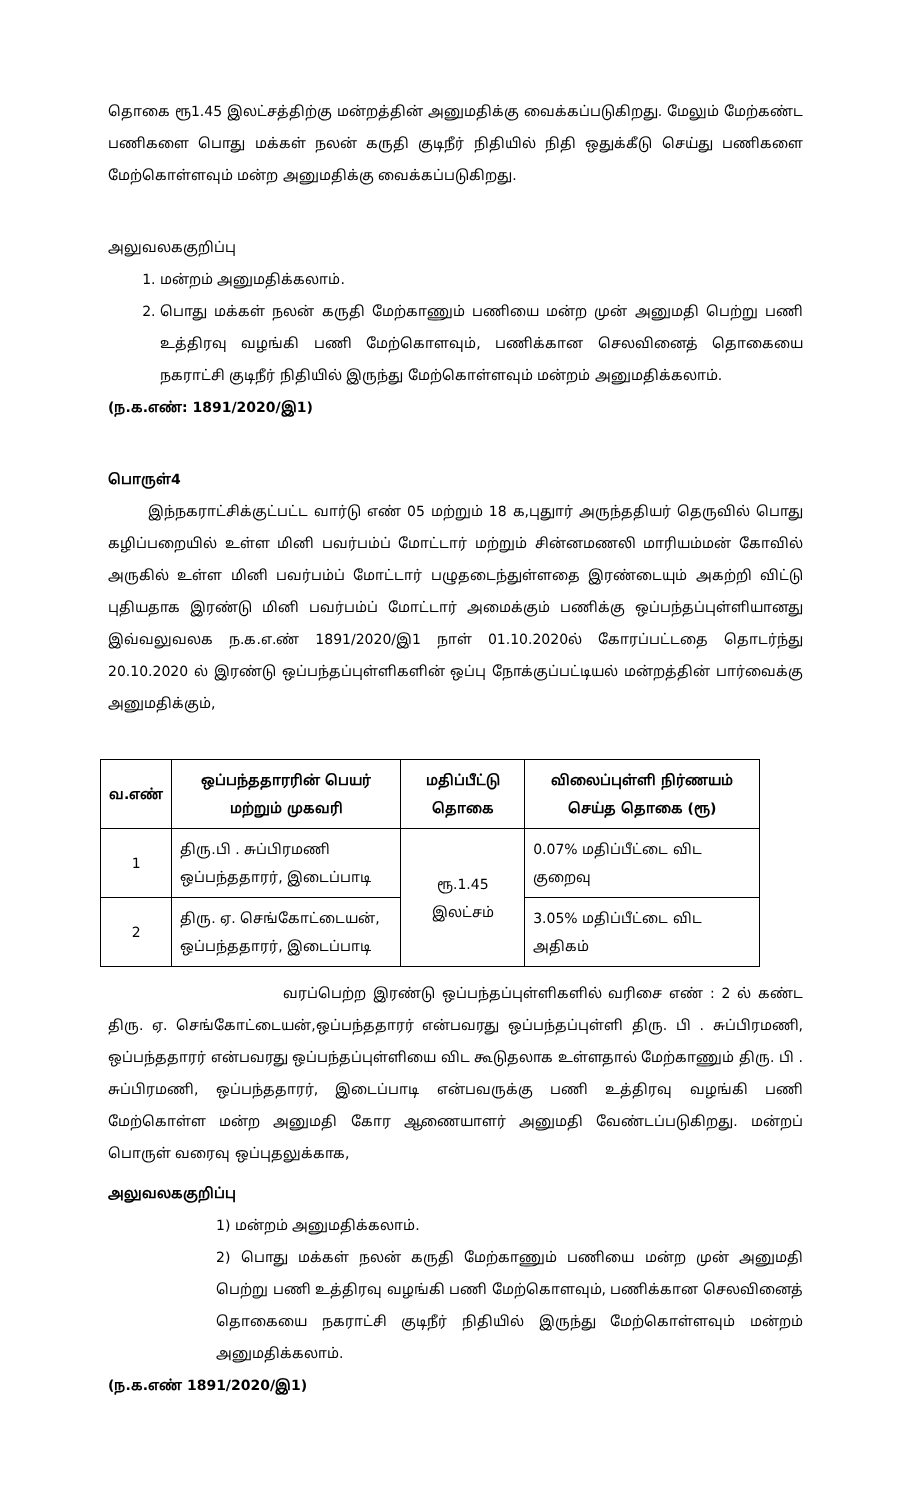தொகை ரூ1.45 இலட்சத்திற்கு மன்றத்தின் அனுமதிக்கு வைக்கப்படுகிறது. மேலும் மேற்கண்ட பணிகளை பொது மக்கள் நலன் கருதி குடிநீர் நிதியில் நிதி ஒதுக்கீடு செய்து பணிகளை மேற்கொள்ளவும் மன்ற அனுமதிக்கு வைக்கப்படுகிறது.
அலுவலககுறிப்பு
1. மன்றம் அனுமதிக்கலாம்.
2. பொது மக்கள் நலன் கருதி மேற்காணும் பணியை மன்ற முன் அனுமதி பெற்று பணி உத்திரவு வழங்கி பணி மேற்கொளவும், பணிக்கான செலவினைத் தொகையை நகராட்சி குடிநீர் நிதியில் இருந்து மேற்கொள்ளவும் மன்றம் அனுமதிக்கலாம்.
(ந.க.எண்: 1891/2020/இ1)
பொருள்4
இந்நகராட்சிக்குட்பட்ட வார்டு எண் 05 மற்றும் 18 க,புதுார் அருந்ததியர் தெருவில் பொது கழிப்பறையில் உள்ள மினி பவர்பம்ப் மோட்டார் மற்றும் சின்னமணலி மாரியம்மன் கோவில் அருகில் உள்ள மினி பவர்பம்ப் மோட்டார் பழுதடைந்துள்ளதை இரண்டையும் அகற்றி விட்டு புதியதாக இரண்டு மினி பவர்பம்ப் மோட்டார் அமைக்கும் பணிக்கு ஒப்பந்தப்புள்ளியானது இவ்வலுவலக ந.க.எ.ண் 1891/2020/இ1 நாள் 01.10.2020ல் கோரப்பட்டதை தொடர்ந்து 20.10.2020 ல் இரண்டு ஒப்பந்தப்புள்ளிகளின் ஒப்பு நோக்குப்பட்டியல் மன்றத்தின் பார்வைக்கு அனுமதிக்கும்,
| வ.எண் | ஒப்பந்ததாரரின் பெயர் மற்றும் முகவரி | மதிப்பீட்டு தொகை | விலைப்புள்ளி நிர்ணயம் செய்த தொகை (ரூ) |
| --- | --- | --- | --- |
| 1 | திரு.பி . சுப்பிரமணி ஒப்பந்ததாரர், இடைப்பாடி | ரூ.1.45 இலட்சம் | 0.07% மதிப்பீட்டை விட குறைவு |
| 2 | திரு. ஏ. செங்கோட்டையன், ஒப்பந்ததாரர், இடைப்பாடி | | 3.05% மதிப்பீட்டை விட அதிகம் |
வரப்பெற்ற இரண்டு ஒப்பந்தப்புள்ளிகளில் வரிசை எண் : 2 ல் கண்ட திரு. ஏ. செங்கோட்டையன்,ஒப்பந்ததாரர் என்பவரது ஒப்பந்தப்புள்ளி திரு. பி . சுப்பிரமணி, ஒப்பந்ததாரர் என்பவரது ஒப்பந்தப்புள்ளியை விட கூடுதலாக உள்ளதால் மேற்காணும் திரு. பி . சுப்பிரமணி, ஒப்பந்ததாரர், இடைப்பாடி என்பவருக்கு பணி உத்திரவு வழங்கி பணி மேற்கொள்ள மன்ற அனுமதி கோர ஆணையாளர் அனுமதி வேண்டப்படுகிறது. மன்றப் பொருள் வரைவு ஒப்புதலுக்காக,
அலுவலககுறிப்பு
1) மன்றம் அனுமதிக்கலாம்.
2) பொது மக்கள் நலன் கருதி மேற்காணும் பணியை மன்ற முன் அனுமதி பெற்று பணி உத்திரவு வழங்கி பணி மேற்கொளவும், பணிக்கான செலவினைத் தொகையை நகராட்சி குடிநீர் நிதியில் இருந்து மேற்கொள்ளவும் மன்றம் அனுமதிக்கலாம்.
(ந.க.எண் 1891/2020/இ1)